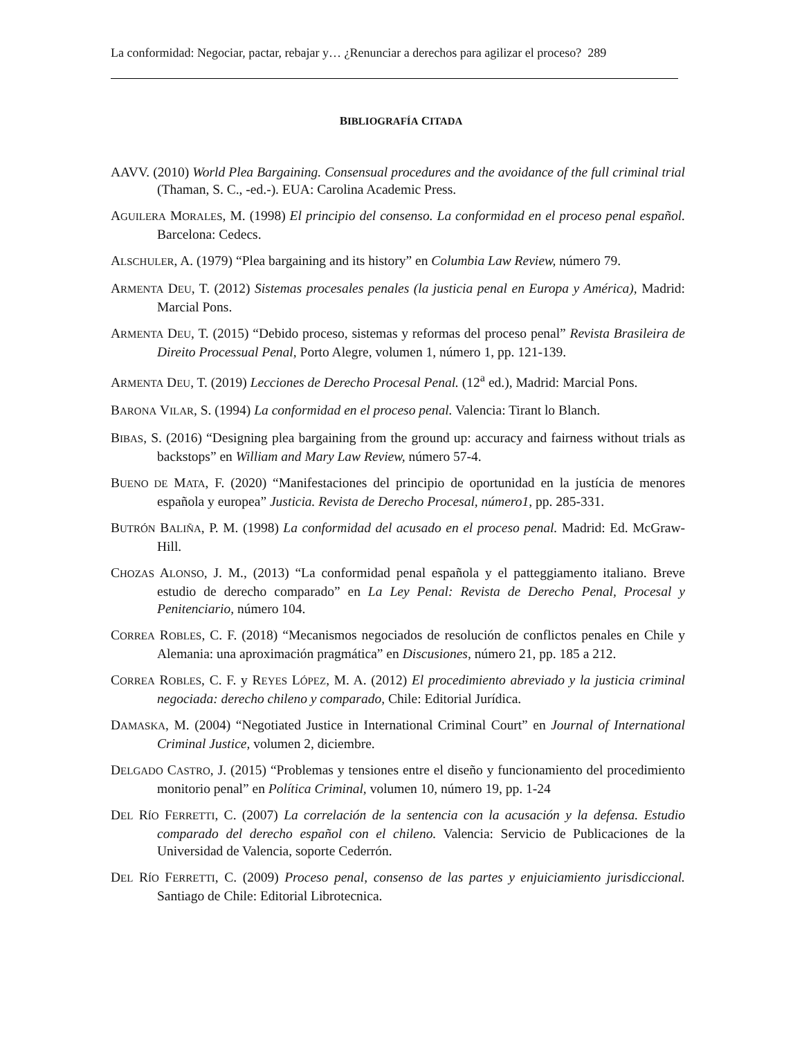La conformidad: Negociar, pactar, rebajar y… ¿Renunciar a derechos para agilizar el proceso? 289
BIBLIOGRAFÍA CITADA
AAVV. (2010) World Plea Bargaining. Consensual procedures and the avoidance of the full criminal trial (Thaman, S. C., -ed.-). EUA: Carolina Academic Press.
AGUILERA MORALES, M. (1998) El principio del consenso. La conformidad en el proceso penal español. Barcelona: Cedecs.
ALSCHULER, A. (1979) “Plea bargaining and its history” en Columbia Law Review, número 79.
ARMENTA DEU, T. (2012) Sistemas procesales penales (la justicia penal en Europa y América), Madrid: Marcial Pons.
ARMENTA DEU, T. (2015) “Debido proceso, sistemas y reformas del proceso penal” Revista Brasileira de Direito Processual Penal, Porto Alegre, volumen 1, número 1, pp. 121-139.
ARMENTA DEU, T. (2019) Lecciones de Derecho Procesal Penal. (12<sup>a</sup> ed.), Madrid: Marcial Pons.
BARONA VILAR, S. (1994) La conformidad en el proceso penal. Valencia: Tirant lo Blanch.
BIBAS, S. (2016) “Designing plea bargaining from the ground up: accuracy and fairness without trials as backstops” en William and Mary Law Review, número 57-4.
BUENO DE MATA, F. (2020) “Manifestaciones del principio de oportunidad en la justícia de menores española y europea” Justicia. Revista de Derecho Procesal, número1, pp. 285-331.
BUTRÓN BALIÑA, P. M. (1998) La conformidad del acusado en el proceso penal. Madrid: Ed. McGraw-Hill.
CHOZAS ALONSO, J. M., (2013) “La conformidad penal española y el patteggiamento italiano. Breve estudio de derecho comparado” en La Ley Penal: Revista de Derecho Penal, Procesal y Penitenciario, número 104.
CORREA ROBLES, C. F. (2018) “Mecanismos negociados de resolución de conflictos penales en Chile y Alemania: una aproximación pragmática” en Discusiones, número 21, pp. 185 a 212.
CORREA ROBLES, C. F. y REYES LÓPEZ, M. A. (2012) El procedimiento abreviado y la justicia criminal negociada: derecho chileno y comparado, Chile: Editorial Jurídica.
DAMASKA, M. (2004) “Negotiated Justice in International Criminal Court” en Journal of International Criminal Justice, volumen 2, diciembre.
DELGADO CASTRO, J. (2015) “Problemas y tensiones entre el diseño y funcionamiento del procedimiento monitorio penal” en Política Criminal, volumen 10, número 19, pp. 1-24
DEL RÍO FERRETTI, C. (2007) La correlación de la sentencia con la acusación y la defensa. Estudio comparado del derecho español con el chileno. Valencia: Servicio de Publicaciones de la Universidad de Valencia, soporte Cederrón.
DEL RÍO FERRETTI, C. (2009) Proceso penal, consenso de las partes y enjuiciamiento jurisdiccional. Santiago de Chile: Editorial Librotecnica.